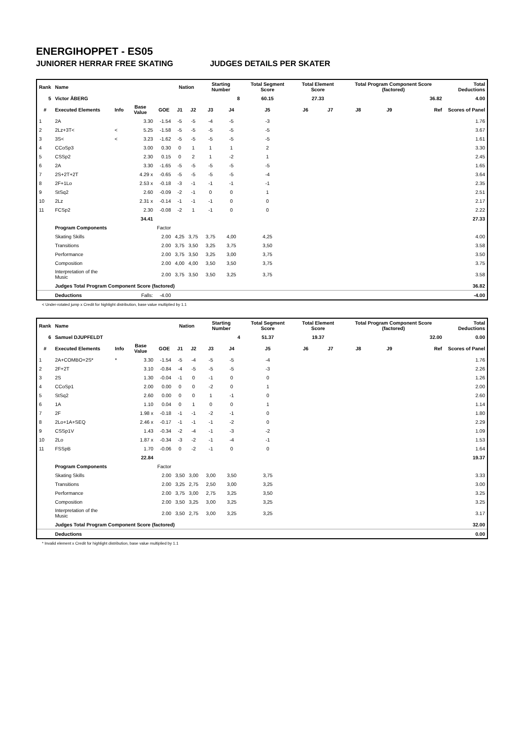ENERGIHOPPET - ES05
JUNIORER HERRAR FREE SKATING JUDGES DETAILS PER SKATER
| Rank | Name | | | | Nation | | Starting Number | | Total Segment Score | Total Element Score | | Total Program Component Score (factored) | | | Total Deductions |
| --- | --- | --- | --- | --- | --- | --- | --- | --- | --- | --- | --- | --- | --- | --- | --- |
| 5 | Victor ÅBERG | | | | | | 8 | | 60.15 | 27.33 | | 36.82 | | | 4.00 |
| # | Executed Elements | Info | Base Value | GOE | J1 | J2 | J3 | J4 | J5 | J6 | J7 | J8 | J9 | Ref | Scores of Panel |
| 1 | 2A | | 3.30 | -1.54 | -5 | -5 | -4 | -5 | -3 | | | | | | 1.76 |
| 2 | 2Lz+3T< | < | 5.25 | -1.58 | -5 | -5 | -5 | -5 | -5 | | | | | | 3.67 |
| 3 | 3S< | < | 3.23 | -1.62 | -5 | -5 | -5 | -5 | -5 | | | | | | 1.61 |
| 4 | CCoSp3 | | 3.00 | 0.30 | 0 | 1 | 1 | 1 | 2 | | | | | | 3.30 |
| 5 | CSSp2 | | 2.30 | 0.15 | 0 | 2 | 1 | -2 | 1 | | | | | | 2.45 |
| 6 | 2A | | 3.30 | -1.65 | -5 | -5 | -5 | -5 | -5 | | | | | | 1.65 |
| 7 | 2S+2T+2T | | 4.29 x | -0.65 | -5 | -5 | -5 | -5 | -4 | | | | | | 3.64 |
| 8 | 2F+1Lo | | 2.53 x | -0.18 | -3 | -1 | -1 | -1 | -1 | | | | | | 2.35 |
| 9 | StSq2 | | 2.60 | -0.09 | -2 | -1 | 0 | 0 | 1 | | | | | | 2.51 |
| 10 | 2Lz | | 2.31 x | -0.14 | -1 | -1 | -1 | 0 | 0 | | | | | | 2.17 |
| 11 | FCSp2 | | 2.30 | -0.08 | -2 | 1 | -1 | 0 | 0 | | | | | | 2.22 |
| | | | 34.41 | | | | | | | | | | | | 27.33 |
| | Program Components | | | Factor | | | | | | | | | | | |
| | Skating Skills | | | 2.00 | 4,25 | 3,75 | 3,75 | 4,00 | 4,25 | | | | | | 4.00 |
| | Transitions | | | 2.00 | 3,75 | 3,50 | 3,25 | 3,75 | 3,50 | | | | | | 3.58 |
| | Performance | | | 2.00 | 3,75 | 3,50 | 3,25 | 3,00 | 3,75 | | | | | | 3.50 |
| | Composition | | | 2.00 | 4,00 | 4,00 | 3,50 | 3,50 | 3,75 | | | | | | 3.75 |
| | Interpretation of the Music | | | 2.00 | 3,75 | 3,50 | 3,50 | 3,25 | 3,75 | | | | | | 3.58 |
| | Judges Total Program Component Score (factored) | | | | | | | | | | | | | | 36.82 |
| | Deductions | | Falls: | -4.00 | | | | | | | | | | | -4.00 |
< Under-rotated jump x Credit for highlight distribution, base value multiplied by 1.1
| Rank | Name | | | | Nation | | Starting Number | | Total Segment Score | Total Element Score | | Total Program Component Score (factored) | | | Total Deductions |
| --- | --- | --- | --- | --- | --- | --- | --- | --- | --- | --- | --- | --- | --- | --- | --- |
| 6 | Samuel DJUPFELDT | | | | | | 4 | | 51.37 | 19.37 | | 32.00 | | | 0.00 |
| # | Executed Elements | Info | Base Value | GOE | J1 | J2 | J3 | J4 | J5 | J6 | J7 | J8 | J9 | Ref | Scores of Panel |
| 1 | 2A+COMBO+2S* | * | 3.30 | -1.54 | -5 | -4 | -5 | -5 | -4 | | | | | | 1.76 |
| 2 | 2F+2T | | 3.10 | -0.84 | -4 | -5 | -5 | -5 | -3 | | | | | | 2.26 |
| 3 | 2S | | 1.30 | -0.04 | -1 | 0 | -1 | 0 | 0 | | | | | | 1.26 |
| 4 | CCoSp1 | | 2.00 | 0.00 | 0 | 0 | -2 | 0 | 1 | | | | | | 2.00 |
| 5 | StSq2 | | 2.60 | 0.00 | 0 | 0 | 1 | -1 | 0 | | | | | | 2.60 |
| 6 | 1A | | 1.10 | 0.04 | 0 | 1 | 0 | 0 | 1 | | | | | | 1.14 |
| 7 | 2F | | 1.98 x | -0.18 | -1 | -1 | -2 | -1 | 0 | | | | | | 1.80 |
| 8 | 2Lo+1A+SEQ | | 2.46 x | -0.17 | -1 | -1 | -1 | -2 | 0 | | | | | | 2.29 |
| 9 | CSSp1V | | 1.43 | -0.34 | -2 | -4 | -1 | -3 | -2 | | | | | | 1.09 |
| 10 | 2Lo | | 1.87 x | -0.34 | -3 | -2 | -1 | -4 | -1 | | | | | | 1.53 |
| 11 | FSSpB | | 1.70 | -0.06 | 0 | -2 | -1 | 0 | 0 | | | | | | 1.64 |
| | | | 22.84 | | | | | | | | | | | | 19.37 |
| | Program Components | | | Factor | | | | | | | | | | | |
| | Skating Skills | | | 2.00 | 3,50 | 3,00 | 3,00 | 3,50 | 3,75 | | | | | | 3.33 |
| | Transitions | | | 2.00 | 3,25 | 2,75 | 2,50 | 3,00 | 3,25 | | | | | | 3.00 |
| | Performance | | | 2.00 | 3,75 | 3,00 | 2,75 | 3,25 | 3,50 | | | | | | 3.25 |
| | Composition | | | 2.00 | 3,50 | 3,25 | 3,00 | 3,25 | 3,25 | | | | | | 3.25 |
| | Interpretation of the Music | | | 2.00 | 3,50 | 2,75 | 3,00 | 3,25 | 3,25 | | | | | | 3.17 |
| | Judges Total Program Component Score (factored) | | | | | | | | | | | | | | 32.00 |
| | Deductions | | | | | | | | | | | | | | 0.00 |
* Invalid element x Credit for highlight distribution, base value multiplied by 1.1